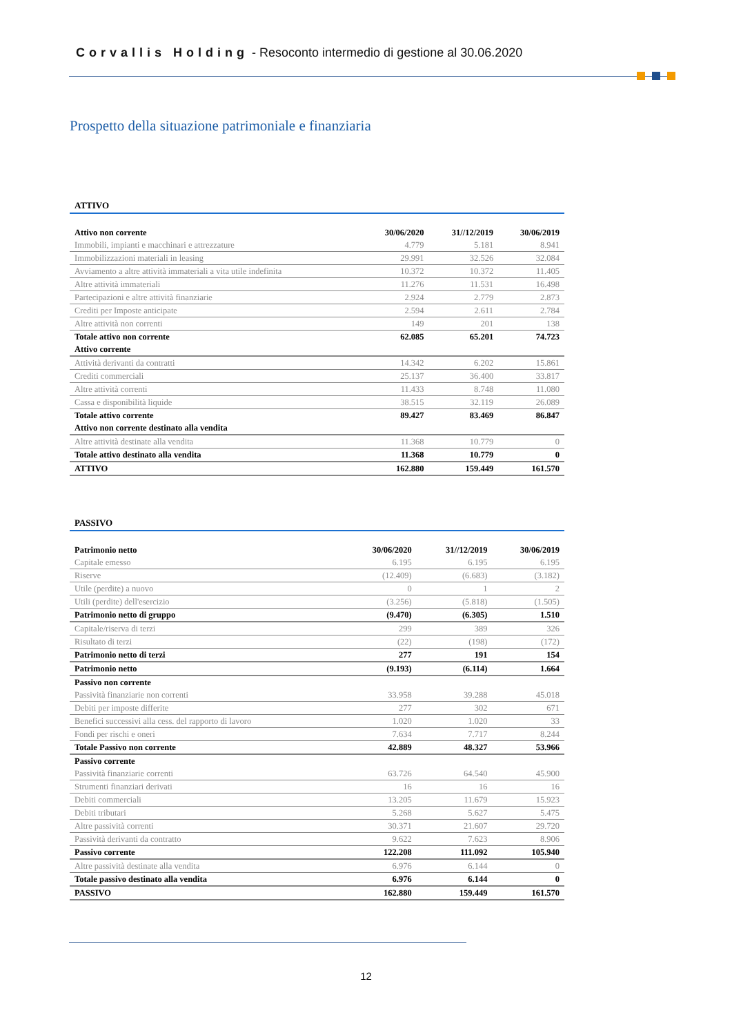Corvallis Holding - Resoconto intermedio di gestione al 30.06.2020
Prospetto della situazione patrimoniale e finanziaria
ATTIVO
| Attivo non corrente | 30/06/2020 | 31//12/2019 | 30/06/2019 |
| Immobili, impianti e macchinari e attrezzature | 4.779 | 5.181 | 8.941 |
| Immobilizzazioni materiali in leasing | 29.991 | 32.526 | 32.084 |
| Avviamento a altre attività immateriali a vita utile indefinita | 10.372 | 10.372 | 11.405 |
| Altre attività immateriali | 11.276 | 11.531 | 16.498 |
| Partecipazioni e altre attività finanziarie | 2.924 | 2.779 | 2.873 |
| Crediti per Imposte anticipate | 2.594 | 2.611 | 2.784 |
| Altre attività non correnti | 149 | 201 | 138 |
| Totale attivo non corrente | 62.085 | 65.201 | 74.723 |
| Attivo corrente | | | |
| Attività derivanti da contratti | 14.342 | 6.202 | 15.861 |
| Crediti commerciali | 25.137 | 36.400 | 33.817 |
| Altre attività correnti | 11.433 | 8.748 | 11.080 |
| Cassa e disponibilità liquide | 38.515 | 32.119 | 26.089 |
| Totale attivo corrente | 89.427 | 83.469 | 86.847 |
| Attivo non corrente destinato alla vendita | | | |
| Altre attività destinate alla vendita | 11.368 | 10.779 | 0 |
| Totale attivo destinato alla vendita | 11.368 | 10.779 | 0 |
| ATTIVO | 162.880 | 159.449 | 161.570 |
PASSIVO
| Patrimonio netto | 30/06/2020 | 31//12/2019 | 30/06/2019 |
| Capitale emesso | 6.195 | 6.195 | 6.195 |
| Riserve | (12.409) | (6.683) | (3.182) |
| Utile (perdite) a nuovo | 0 | 1 | 2 |
| Utili (perdite) dell'esercizio | (3.256) | (5.818) | (1.505) |
| Patrimonio netto di gruppo | (9.470) | (6.305) | 1.510 |
| Capitale/riserva di terzi | 299 | 389 | 326 |
| Risultato di terzi | (22) | (198) | (172) |
| Patrimonio netto di terzi | 277 | 191 | 154 |
| Patrimonio netto | (9.193) | (6.114) | 1.664 |
| Passivo non corrente | | | |
| Passività finanziarie non correnti | 33.958 | 39.288 | 45.018 |
| Debiti per imposte differite | 277 | 302 | 671 |
| Benefici successivi alla cess. del rapporto di lavoro | 1.020 | 1.020 | 33 |
| Fondi per rischi e oneri | 7.634 | 7.717 | 8.244 |
| Totale Passivo non corrente | 42.889 | 48.327 | 53.966 |
| Passivo corrente | | | |
| Passività finanziarie correnti | 63.726 | 64.540 | 45.900 |
| Strumenti finanziari derivati | 16 | 16 | 16 |
| Debiti commerciali | 13.205 | 11.679 | 15.923 |
| Debiti tributari | 5.268 | 5.627 | 5.475 |
| Altre passività correnti | 30.371 | 21.607 | 29.720 |
| Passività derivanti da contratto | 9.622 | 7.623 | 8.906 |
| Passivo corrente | 122.208 | 111.092 | 105.940 |
| Altre passività destinate alla vendita | 6.976 | 6.144 | 0 |
| Totale passivo destinato alla vendita | 6.976 | 6.144 | 0 |
| PASSIVO | 162.880 | 159.449 | 161.570 |
12